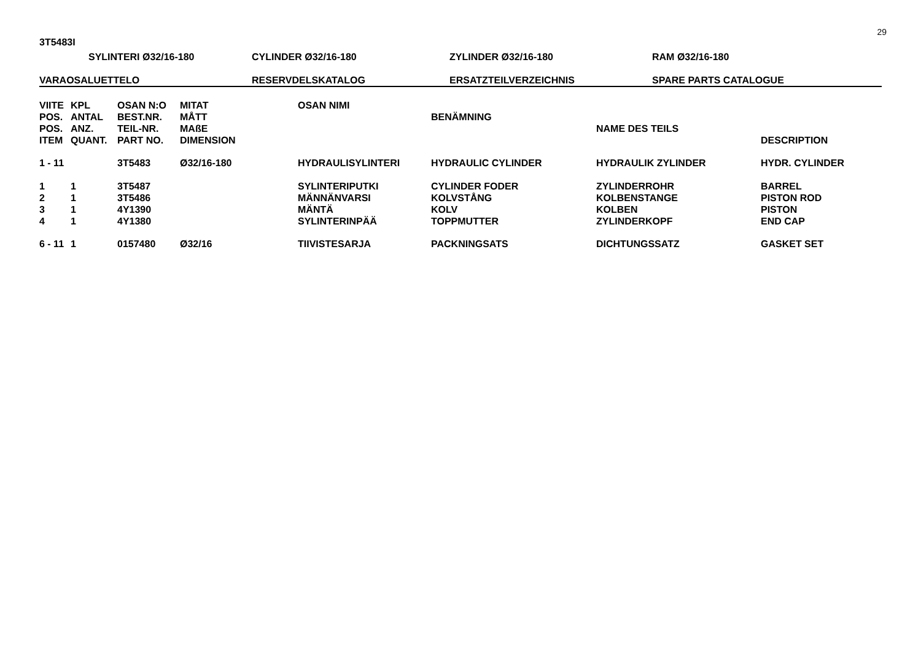29
3T5483I
SYLINTERI Ø32/16-180 CYLINDER Ø32/16-180 ZYLINDER Ø32/16-180 RAM Ø32/16-180
VARAOSALUETTELO RESERVDELSKATALOG ERSATZTEILVERZEICHNIS SPARE PARTS CATALOGUE
| VIITE | KPL | OSAN N:O | MITAT | OSAN NIMI | | | |
| --- | --- | --- | --- | --- | --- | --- | --- |
| POS. | ANTAL | BEST.NR. | MÅTT | | BENÄMNING | | |
| POS. | ANZ. | TEIL-NR. | MAßE | | | NAME DES TEILS | |
| ITEM | QUANT. | PART NO. | DIMENSION | | | | DESCRIPTION |
| 1 - 11 | | 3T5483 | Ø32/16-180 | HYDRAULISYLINTERI | HYDRAULIC CYLINDER | HYDRAULIK ZYLINDER | HYDR. CYLINDER |
| 1 | 1 | 3T5487 | | SYLINTERIPUTKI | CYLINDER FODER | ZYLINDERROHR | BARREL |
| 2 | 1 | 3T5486 | | MÄNNÄNVARSI | KOLVSTÅNG | KOLBENSTANGE | PISTON ROD |
| 3 | 1 | 4Y1390 | | MÄNTÄ | KOLV | KOLBEN | PISTON |
| 4 | 1 | 4Y1380 | | SYLINTERINPÄÄ | TOPPMUTTER | ZYLINDERKOPF | END CAP |
| 6 - 11 | 1 | 0157480 | Ø32/16 | TIIVISTESARJA | PACKNINGSATS | DICHTUNGSSATZ | GASKET SET |